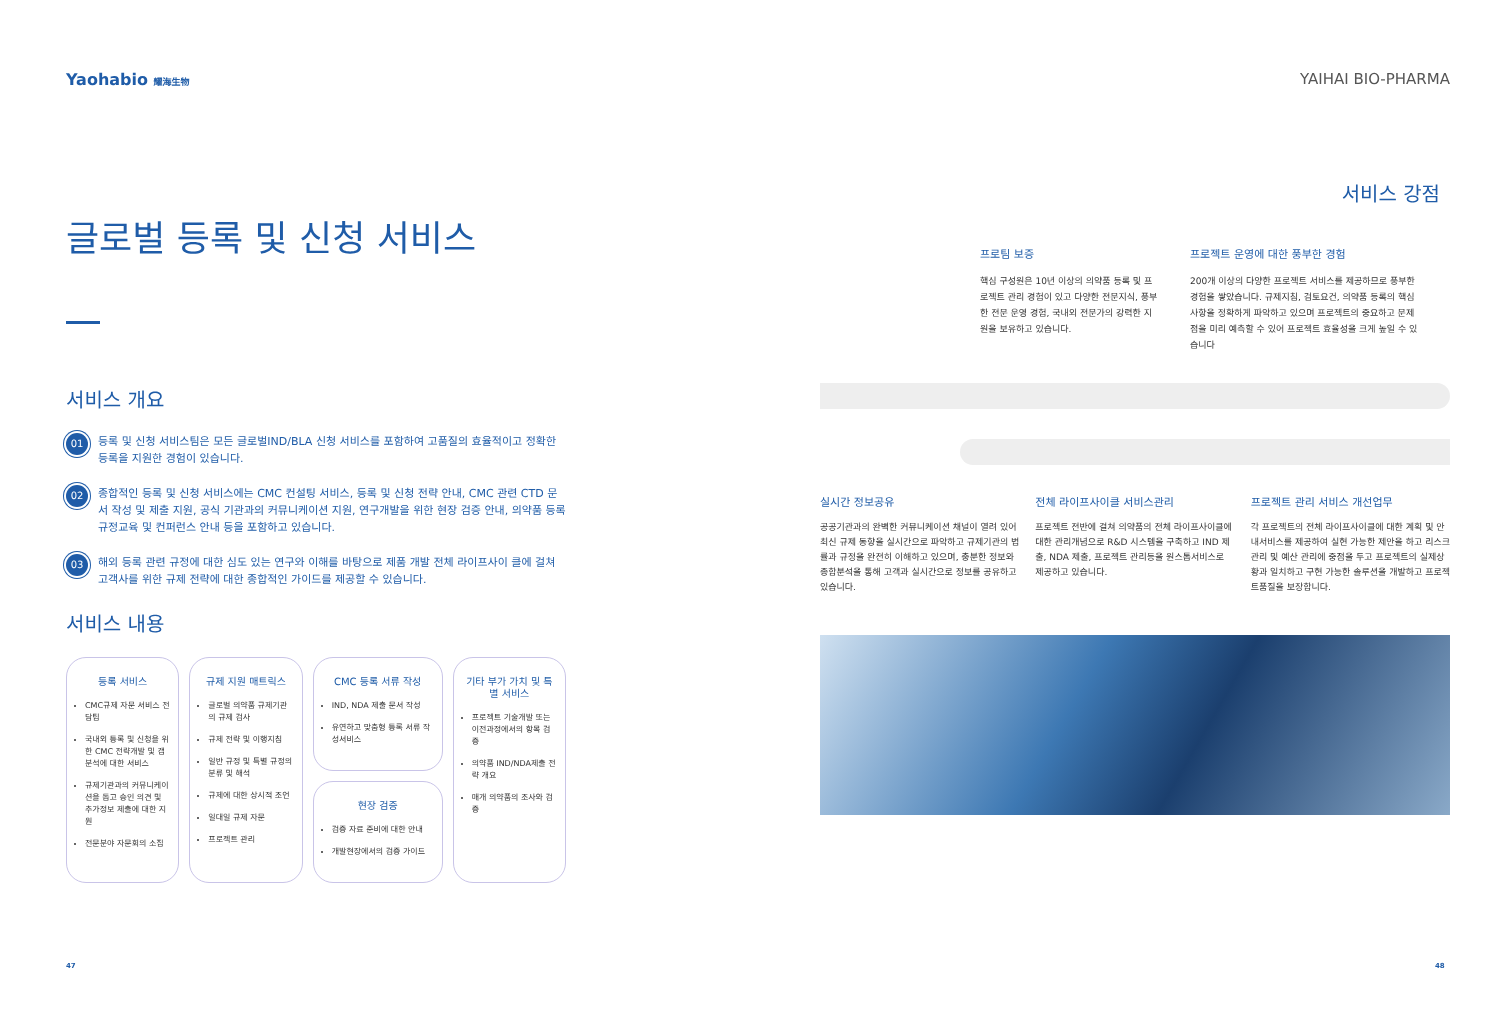Yaohabio 耀海生物
글로벌 등록 및 신청 서비스
서비스 개요
01
등록 및 신청 서비스팀은 모든 글로벌IND/BLA 신청 서비스를 포함하여 고품질의 효율적이고 정확한 등록을 지원한 경험이 있습니다.
02
종합적인 등록 및 신청 서비스에는 CMC 컨설팅 서비스, 등록 및 신청 전략 안내, CMC 관련 CTD 문서 작성 및 제출 지원, 공식 기관과의 커뮤니케이션 지원, 연구개발을 위한 현장 검증 안내, 의약품 등록 규정교육 및 컨퍼런스 안내 등을 포함하고 있습니다.
03
해외 등록 관련 규정에 대한 심도 있는 연구와 이해를 바탕으로 제품 개발 전체 라이프사이 클에 걸쳐 고객사를 위한 규제 전략에 대한 종합적인 가이드를 제공할 수 있습니다.
서비스 내용
등록 서비스
CMC규제 자문 서비스 전담팀
국내외 등록 및 신청을 위한 CMC 전략개발 및 갭 분석에 대한 서비스
규제기관과의 커뮤니케이션을 돕고 승인 의견 및 추가정보 제출에 대한 지원
전문분야 자문회의 소집
규제 지원 매트릭스
글로벌 의약품 규제기관의 규제 검사
규제 전략 및 이행지침
일반 규정 및 특별 규정의 분류 및 해석
규제에 대한 상시적 조언
일대일 규제 자문
프로젝트 관리
CMC 등록 서류 작성
IND, NDA 제출 문서 작성
유연하고 맞춤형 등록 서류 작성서비스
현장 검증
검증 자료 준비에 대한 안내
개발현장에서의 검증 가이드
기타 부가 가치 및 특별 서비스
프로젝트 기술개발 또는 이전과정에서의 항목 검증
의약품 IND/NDA제출 전략 개요
매개 의약품의 조사와 검증
47
YAIHAI BIO-PHARMA
서비스 강점
프로팀 보증
핵심 구성원은 10년 이상의 의약품 등록 및 프로젝트 관리 경험이 있고 다양한 전문지식, 풍부한 전문 운영 경험, 국내외 전문가의 강력한 지원을 보유하고 있습니다.
프로젝트 운영에 대한 풍부한 경험
200개 이상의 다양한 프로젝트 서비스를 제공하므로 풍부한 경험을 쌓았습니다. 규제지침, 검토요건, 의약품 등록의 핵심사항을 정확하게 파악하고 있으며 프로젝트의 중요하고 문제점을 미리 예측할 수 있어 프로젝트 효율성을 크게 높일 수 있습니다
실시간 정보공유
공공기관과의 완벽한 커뮤니케이션 채널이 열려 있어 최신 규제 동향을 실시간으로 파악하고 규제기관의 법률과 규정을 완전히 이해하고 있으며, 충분한 정보와 종합분석을 통해 고객과 실시간으로 정보를 공유하고 있습니다.
전체 라이프사이클 서비스관리
프로젝트 전반에 걸쳐 의약품의 전체 라이프사이클에 대한 관리개념으로 R&D 시스템을 구축하고 IND 제출, NDA 제출, 프로젝트 관리등을 원스톱서비스로 제공하고 있습니다.
프로젝트 관리 서비스 개선업무
각 프로젝트의 전체 라이프사이클에 대한 계획 및 안내서비스를 제공하여 실현 가능한 제안을 하고 리스크 관리 및 예산 관리에 중점을 두고 프로젝트의 실제상황과 일치하고 구현 가능한 솔루션을 개발하고 프로젝트품질을 보장합니다.
48